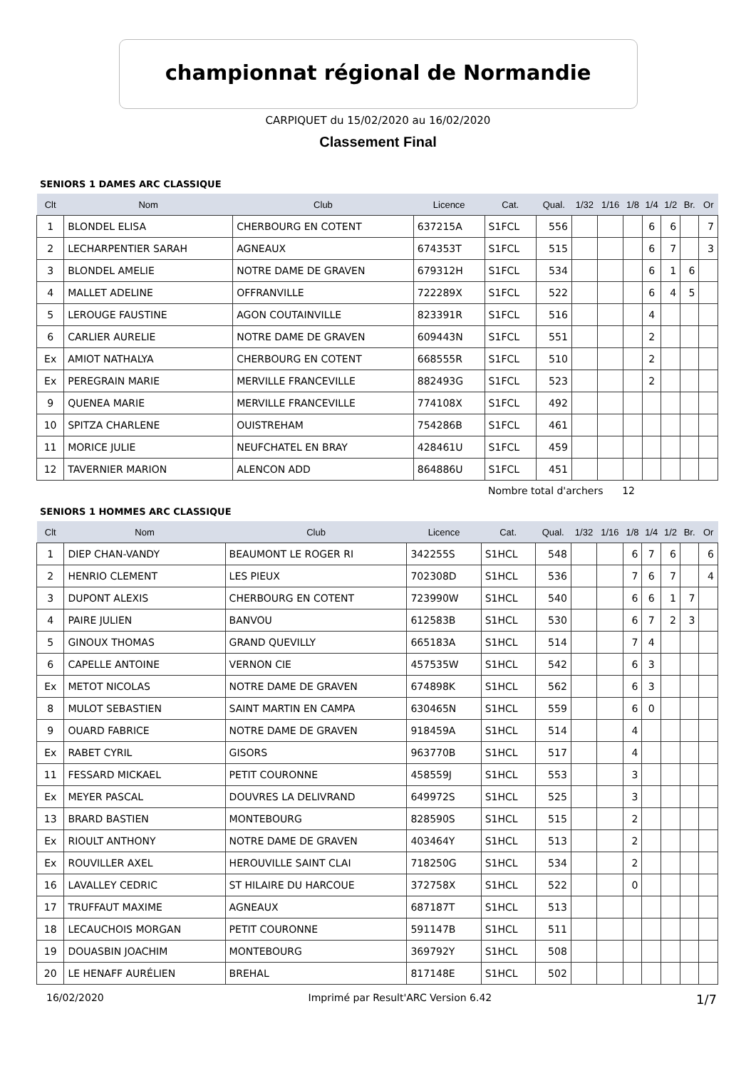championnat régional de Normandie
CARPIQUET du 15/02/2020 au 16/02/2020
Classement Final
SENIORS 1 DAMES ARC CLASSIQUE
| Clt | Nom | Club | Licence | Cat. | Qual. | 1/32 | 1/16 | 1/8 | 1/4 | 1/2 | Br. | Or |
| --- | --- | --- | --- | --- | --- | --- | --- | --- | --- | --- | --- | --- |
| 1 | BLONDEL ELISA | CHERBOURG EN COTENT | 637215A | S1FCL | 556 | | | | 6 | 6 | | 7 |
| 2 | LECHARPENTIER SARAH | AGNEAUX | 674353T | S1FCL | 515 | | | | 6 | 7 | | 3 |
| 3 | BLONDEL AMELIE | NOTRE DAME DE GRAVEN | 679312H | S1FCL | 534 | | | | 6 | 1 | 6 | |
| 4 | MALLET ADELINE | OFFRANVILLE | 722289X | S1FCL | 522 | | | | 6 | 4 | 5 | |
| 5 | LEROUGE FAUSTINE | AGON COUTAINVILLE | 823391R | S1FCL | 516 | | | | 4 | | | |
| 6 | CARLIER AURELIE | NOTRE DAME DE GRAVEN | 609443N | S1FCL | 551 | | | | 2 | | | |
| Ex | AMIOT NATHALYA | CHERBOURG EN COTENT | 668555R | S1FCL | 510 | | | | 2 | | | |
| Ex | PEREGRAIN MARIE | MERVILLE FRANCEVILLE | 882493G | S1FCL | 523 | | | | 2 | | | |
| 9 | QUENEA MARIE | MERVILLE FRANCEVILLE | 774108X | S1FCL | 492 | | | | | | | |
| 10 | SPITZA CHARLENE | OUISTREHAM | 754286B | S1FCL | 461 | | | | | | | |
| 11 | MORICE JULIE | NEUFCHATEL EN BRAY | 428461U | S1FCL | 459 | | | | | | | |
| 12 | TAVERNIER MARION | ALENCON ADD | 864886U | S1FCL | 451 | | | | | | | |
Nombre total d'archers 12
SENIORS 1 HOMMES ARC CLASSIQUE
| Clt | Nom | Club | Licence | Cat. | Qual. | 1/32 | 1/16 | 1/8 | 1/4 | 1/2 | Br. | Or |
| --- | --- | --- | --- | --- | --- | --- | --- | --- | --- | --- | --- | --- |
| 1 | DIEP CHAN-VANDY | BEAUMONT LE ROGER RI | 342255S | S1HCL | 548 | | | 6 | 7 | 6 | | 6 |
| 2 | HENRIO CLEMENT | LES PIEUX | 702308D | S1HCL | 536 | | | 7 | 6 | 7 | | 4 |
| 3 | DUPONT ALEXIS | CHERBOURG EN COTENT | 723990W | S1HCL | 540 | | | 6 | 6 | 1 | 7 | |
| 4 | PAIRE JULIEN | BANVOU | 612583B | S1HCL | 530 | | | 6 | 7 | 2 | 3 | |
| 5 | GINOUX THOMAS | GRAND QUEVILLY | 665183A | S1HCL | 514 | | | 7 | 4 | | | |
| 6 | CAPELLE ANTOINE | VERNON CIE | 457535W | S1HCL | 542 | | | 6 | 3 | | | |
| Ex | METOT NICOLAS | NOTRE DAME DE GRAVEN | 674898K | S1HCL | 562 | | | 6 | 3 | | | |
| 8 | MULOT SEBASTIEN | SAINT MARTIN EN CAMPA | 630465N | S1HCL | 559 | | | 6 | 0 | | | |
| 9 | OUARD FABRICE | NOTRE DAME DE GRAVEN | 918459A | S1HCL | 514 | | | 4 | | | | |
| Ex | RABET CYRIL | GISORS | 963770B | S1HCL | 517 | | | 4 | | | | |
| 11 | FESSARD MICKAEL | PETIT COURONNE | 458559J | S1HCL | 553 | | | 3 | | | | |
| Ex | MEYER PASCAL | DOUVRES LA DELIVRAND | 649972S | S1HCL | 525 | | | 3 | | | | |
| 13 | BRARD BASTIEN | MONTEBOURG | 828590S | S1HCL | 515 | | | 2 | | | | |
| Ex | RIOULT ANTHONY | NOTRE DAME DE GRAVEN | 403464Y | S1HCL | 513 | | | 2 | | | | |
| Ex | ROUVILLER AXEL | HEROUVILLE SAINT CLAI | 718250G | S1HCL | 534 | | | 2 | | | | |
| 16 | LAVALLEY CEDRIC | ST HILAIRE DU HARCOUE | 372758X | S1HCL | 522 | | | 0 | | | | |
| 17 | TRUFFAUT MAXIME | AGNEAUX | 687187T | S1HCL | 513 | | | | | | | |
| 18 | LECAUCHOIS MORGAN | PETIT COURONNE | 591147B | S1HCL | 511 | | | | | | | |
| 19 | DOUASBIN JOACHIM | MONTEBOURG | 369792Y | S1HCL | 508 | | | | | | | |
| 20 | LE HENAFF AURÉLIEN | BREHAL | 817148E | S1HCL | 502 | | | | | | | |
16/02/2020 Imprimé par Result'ARC Version 6.42 1/7